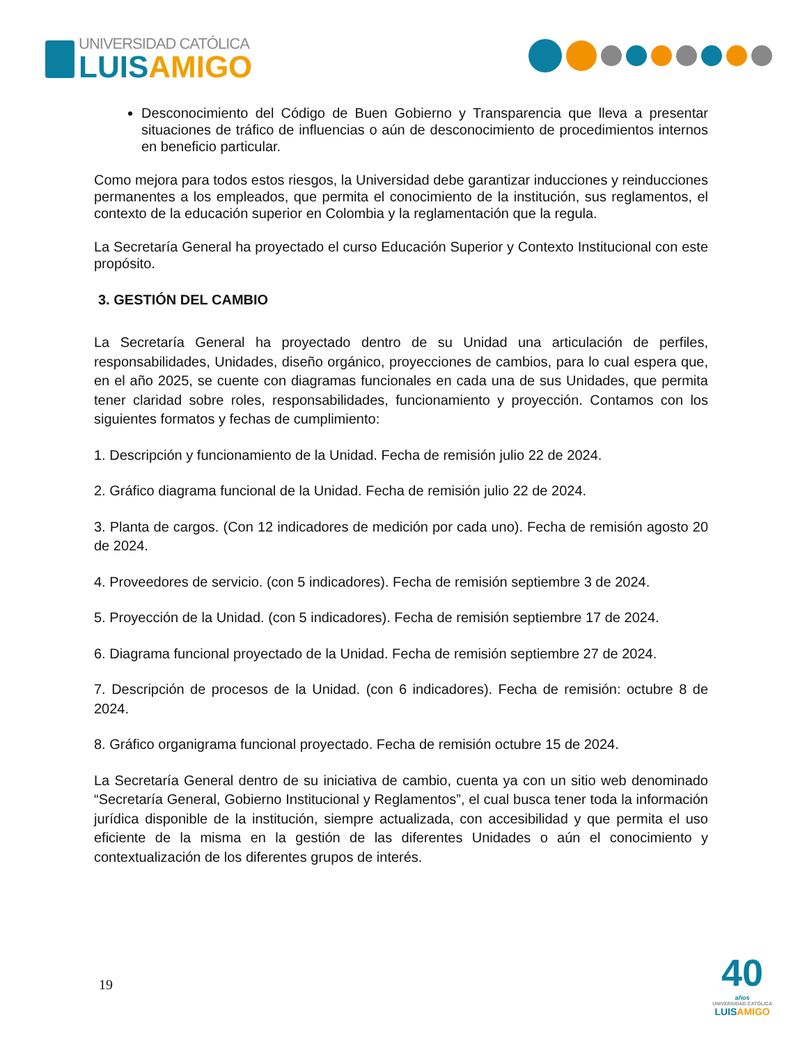UNIVERSIDAD CATÓLICA
LUIS AMIGO
Desconocimiento del Código de Buen Gobierno y Transparencia que lleva a presentar situaciones de tráfico de influencias o aún de desconocimiento de procedimientos internos en beneficio particular.
Como mejora para todos estos riesgos, la Universidad debe garantizar inducciones y reinducciones permanentes a los empleados, que permita el conocimiento de la institución, sus reglamentos, el contexto de la educación superior en Colombia y la reglamentación que la regula.
La Secretaría General ha proyectado el curso Educación Superior y Contexto Institucional con este propósito.
3. GESTIÓN DEL CAMBIO
La Secretaría General ha proyectado dentro de su Unidad una articulación de perfiles, responsabilidades, Unidades, diseño orgánico, proyecciones de cambios, para lo cual espera que, en el año 2025, se cuente con diagramas funcionales en cada una de sus Unidades, que permita tener claridad sobre roles, responsabilidades, funcionamiento y proyección. Contamos con los siguientes formatos y fechas de cumplimiento:
1. Descripción y funcionamiento de la Unidad. Fecha de remisión julio 22 de 2024.
2. Gráfico diagrama funcional de la Unidad. Fecha de remisión julio 22 de 2024.
3. Planta de cargos. (Con 12 indicadores de medición por cada uno). Fecha de remisión agosto 20 de 2024.
4. Proveedores de servicio. (con 5 indicadores). Fecha de remisión septiembre 3 de 2024.
5. Proyección de la Unidad. (con 5 indicadores). Fecha de remisión septiembre 17 de 2024.
6. Diagrama funcional proyectado de la Unidad. Fecha de remisión septiembre 27 de 2024.
7. Descripción de procesos de la Unidad. (con 6 indicadores). Fecha de remisión: octubre 8 de 2024.
8. Gráfico organigrama funcional proyectado. Fecha de remisión octubre 15 de 2024.
La Secretaría General dentro de su iniciativa de cambio, cuenta ya con un sitio web denominado “Secretaría General, Gobierno Institucional y Reglamentos”, el cual busca tener toda la información jurídica disponible de la institución, siempre actualizada, con accesibilidad y que permita el uso eficiente de la misma en la gestión de las diferentes Unidades o aún el conocimiento y contextualización de los diferentes grupos de interés.
19
40
años
UNIVERSIDAD CATÓLICA
LUISAMIGO